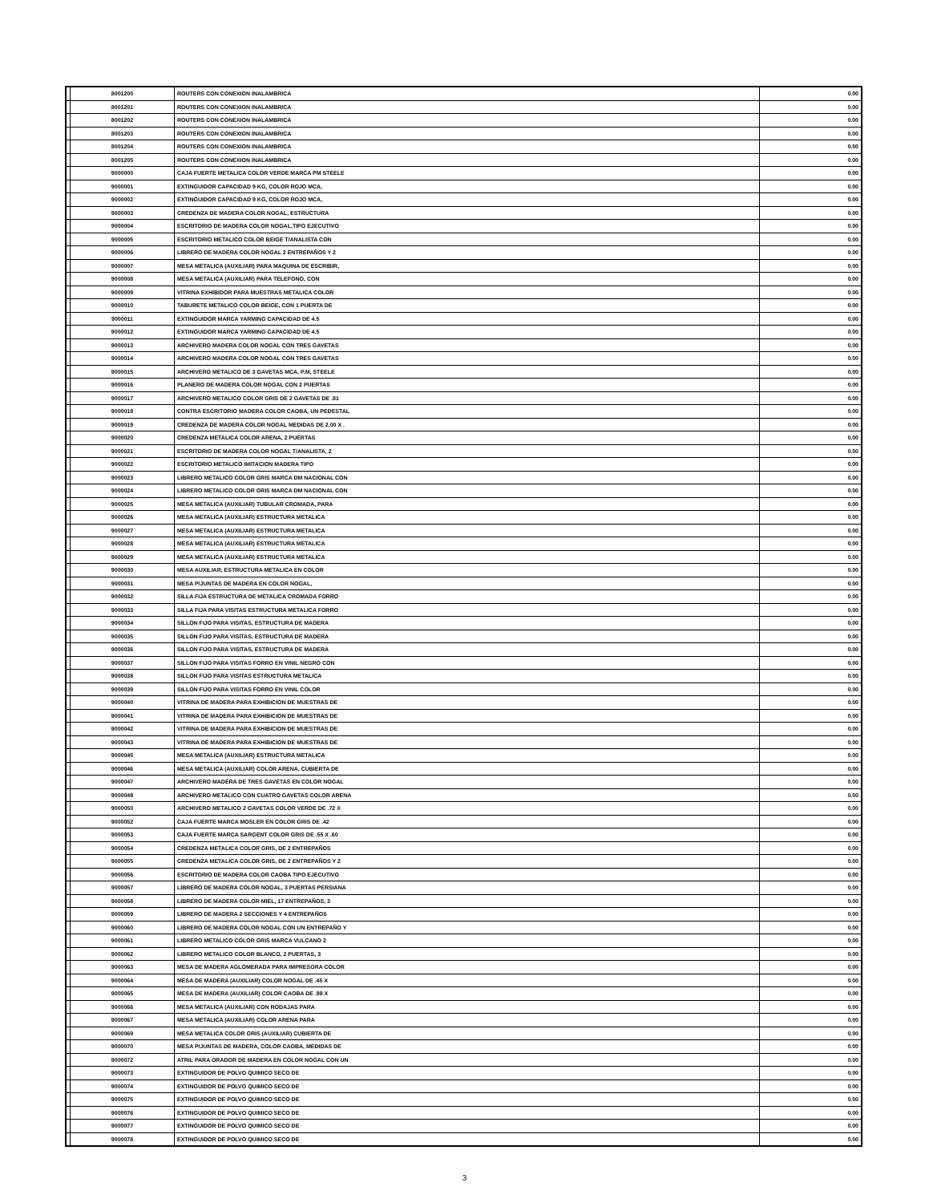| | 8001200 | ROUTERS CON CONEXION INALAMBRICA | 0.00 |
| | 8001201 | ROUTERS CON CONEXION INALAMBRICA | 0.00 |
| | 8001202 | ROUTERS CON CONEXION INALAMBRICA | 0.00 |
| | 8001203 | ROUTERS CON CONEXION INALAMBRICA | 0.00 |
| | 8001204 | ROUTERS CON CONEXION INALAMBRICA | 0.00 |
| | 8001205 | ROUTERS CON CONEXION INALAMBRICA | 0.00 |
| | 9000000 | CAJA FUERTE METALICA COLOR VERDE MARCA PM STEELE | 0.00 |
| | 9000001 | EXTINGUIDOR CAPACIDAD 9 KG, COLOR ROJO MCA, | 0.00 |
| | 9000002 | EXTINGUIDOR CAPACIDAD 9 KG, COLOR ROJO MCA, | 0.00 |
| | 9000003 | CREDENZA DE MADERA COLOR NOGAL, ESTRUCTURA | 0.00 |
| | 9000004 | ESCRITORIO DE MADERA COLOR NOGAL,TIPO EJECUTIVO | 0.00 |
| | 9000005 | ESCRITORIO METALICO COLOR BEIGE T/ANALISTA CON | 0.00 |
| | 9000006 | LIBRERO DE MADERA COLOR NOGAL 2 ENTREPAÑOS Y 2 | 0.00 |
| | 9000007 | MESA METALICA (AUXILIAR) PARA MAQUINA DE ESCRIBIR, | 0.00 |
| | 9000008 | MESA METALICA (AUXILIAR) PARA TELEFONO, CON | 0.00 |
| | 9000009 | VITRINA EXHIBIDOR PARA MUESTRAS METALICA COLOR | 0.00 |
| | 9000010 | TABURETE METALICO COLOR BEIGE, CON 1 PUERTA DE | 0.00 |
| | 9000011 | EXTINGUIDOR MARCA YARMING CAPACIDAD DE 4.5 | 0.00 |
| | 9000012 | EXTINGUIDOR MARCA YARMING CAPACIDAD DE 4.5 | 0.00 |
| | 9000013 | ARCHIVERO MADERA COLOR NOGAL CON TRES GAVETAS | 0.00 |
| | 9000014 | ARCHIVERO MADERA COLOR NOGAL CON TRES GAVETAS | 0.00 |
| | 9000015 | ARCHIVERO METALICO DE 3 GAVETAS MCA, P.M, STEELE | 0.00 |
| | 9000016 | PLANERO DE MADERA COLOR NOGAL CON 2 PUERTAS | 0.00 |
| | 9000017 | ARCHIVERO METALICO COLOR GRIS DE 2 GAVETAS DE .81 | 0.00 |
| | 9000018 | CONTRA ESCRITORIO MADERA COLOR CAOBA, UN PEDESTAL | 0.00 |
| | 9000019 | CREDENZA DE MADERA COLOR NOGAL MEDIDAS DE 2.00 X . | 0.00 |
| | 9000020 | CREDENZA METALICA COLOR ARENA, 2 PUERTAS | 0.00 |
| | 9000021 | ESCRITORIO DE MADERA COLOR NOGAL T/ANALISTA, 2 | 0.00 |
| | 9000022 | ESCRITORIO METALICO IMITACION MADERA TIPO | 0.00 |
| | 9000023 | LIBRERO METALICO COLOR GRIS MARCA DM NACIONAL CON | 0.00 |
| | 9000024 | LIBRERO METALICO COLOR GRIS MARCA DM NACIONAL CON | 0.00 |
| | 9000025 | MESA METALICA (AUXILIAR) TUBULAR CROMADA, PARA | 0.00 |
| | 9000026 | MESA METALICA (AUXILIAR) ESTRUCTURA METALICA | 0.00 |
| | 9000027 | MESA METALICA (AUXILIAR) ESTRUCTURA METALICA | 0.00 |
| | 9000028 | MESA METALICA (AUXILIAR) ESTRUCTURA METALICA | 0.00 |
| | 9000029 | MESA METALICA (AUXILIAR) ESTRUCTURA METALICA | 0.00 |
| | 9000030 | MESA AUXILIAR, ESTRUCTURA METALICA EN COLOR | 0.00 |
| | 9000031 | MESA P/JUNTAS DE MADERA EN COLOR NOGAL, | 0.00 |
| | 9000032 | SILLA FIJA ESTRUCTURA DE METALICA CROMADA FORRO | 0.00 |
| | 9000033 | SILLA FIJA PARA VISITAS ESTRUCTURA METALICA FORRO | 0.00 |
| | 9000034 | SILLON FIJO PARA VISITAS, ESTRUCTURA DE MADERA | 0.00 |
| | 9000035 | SILLON FIJO PARA VISITAS, ESTRUCTURA DE MADERA | 0.00 |
| | 9000036 | SILLON FIJO PARA VISITAS, ESTRUCTURA DE MADERA | 0.00 |
| | 9000037 | SILLON FIJO PARA VISITAS FORRO EN VINIL NEGRO CON | 0.00 |
| | 9000038 | SILLON FIJO PARA VISITAS ESTRUCTURA METALICA | 0.00 |
| | 9000039 | SILLON FIJO PARA VISITAS FORRO EN VINIL COLOR | 0.00 |
| | 9000040 | VITRINA DE MADERA PARA EXHIBICION DE MUESTRAS DE | 0.00 |
| | 9000041 | VITRINA DE MADERA PARA EXHIBICION DE MUESTRAS DE | 0.00 |
| | 9000042 | VITRINA DE MADERA PARA EXHIBICION DE MUESTRAS DE | 0.00 |
| | 9000043 | VITRINA DE MADERA PARA EXHIBICION DE MUESTRAS DE | 0.00 |
| | 9000045 | MESA METALICA (AUXILIAR) ESTRUCTURA METALICA | 0.00 |
| | 9000046 | MESA METALICA (AUXILIAR) COLOR ARENA, CUBIERTA DE | 0.00 |
| | 9000047 | ARCHIVERO MADERA DE TRES GAVETAS EN COLOR NOGAL | 0.00 |
| | 9000049 | ARCHIVERO METALICO CON CUATRO GAVETAS COLOR ARENA | 0.00 |
| | 9000050 | ARCHIVERO METALICO 2 GAVETAS COLOR VERDE DE .72 X | 0.00 |
| | 9000052 | CAJA FUERTE MARCA MOSLER EN COLOR GRIS DE .42 | 0.00 |
| | 9000053 | CAJA FUERTE MARCA SARGENT COLOR GRIS DE .55 X .60 | 0.00 |
| | 9000054 | CREDENZA METALICA COLOR GRIS, DE 2 ENTREPAÑOS | 0.00 |
| | 9000055 | CREDENZA METALICA COLOR GRIS, DE 2 ENTREPAÑOS Y 2 | 0.00 |
| | 9000056 | ESCRITORIO DE MADERA COLOR CAOBA TIPO EJECUTIVO | 0.00 |
| | 9000057 | LIBRERO DE MADERA COLOR NOGAL, 3 PUERTAS PERSIANA | 0.00 |
| | 9000058 | LIBRERO DE MADERA COLOR MIEL, 17 ENTREPAÑOS, 3 | 0.00 |
| | 9000059 | LIBRERO DE MADERA 2 SECCIONES Y 4 ENTREPAÑOS | 0.00 |
| | 9000060 | LIBRERO DE MADERA COLOR NOGAL CON UN ENTREPAÑO Y | 0.00 |
| | 9000061 | LIBRERO METALICO COLOR GRIS MARCA VULCANO 2 | 0.00 |
| | 9000062 | LIBRERO METALICO COLOR BLANCO, 2 PUERTAS, 3 | 0.00 |
| | 9000063 | MESA DE MADERA AGLOMERADA PARA IMPRESORA COLOR | 0.00 |
| | 9000064 | MESA DE MADERA (AUXILIAR) COLOR NOGAL DE .45 X | 0.00 |
| | 9000065 | MESA DE MADERA (AUXILIAR) COLOR CAOBA DE .98 X | 0.00 |
| | 9000066 | MESA METALICA (AUXILIAR) CON RODAJAS PARA | 0.00 |
| | 9000067 | MESA METALICA (AUXILIAR) COLOR ARENA PARA | 0.00 |
| | 9000069 | MESA METALICA COLOR GRIS (AUXILIAR) CUBIERTA DE | 0.00 |
| | 9000070 | MESA P/JUNTAS DE MADERA, COLOR CAOBA, MEDIDAS DE | 0.00 |
| | 9000072 | ATRIL PARA ORADOR DE MADERA EN COLOR NOGAL CON UN | 0.00 |
| | 9000073 | EXTINGUIDOR DE POLVO QUIMICO SECO DE | 0.00 |
| | 9000074 | EXTINGUIDOR DE POLVO QUIMICO SECO DE | 0.00 |
| | 9000075 | EXTINGUIDOR DE POLVO QUIMICO SECO DE | 0.00 |
| | 9000076 | EXTINGUIDOR DE POLVO QUIMICO SECO DE | 0.00 |
| | 9000077 | EXTINGUIDOR DE POLVO QUIMICO SECO DE | 0.00 |
| | 9000078 | EXTINGUIDOR DE POLVO QUIMICO SECO DE | 0.00 |
3